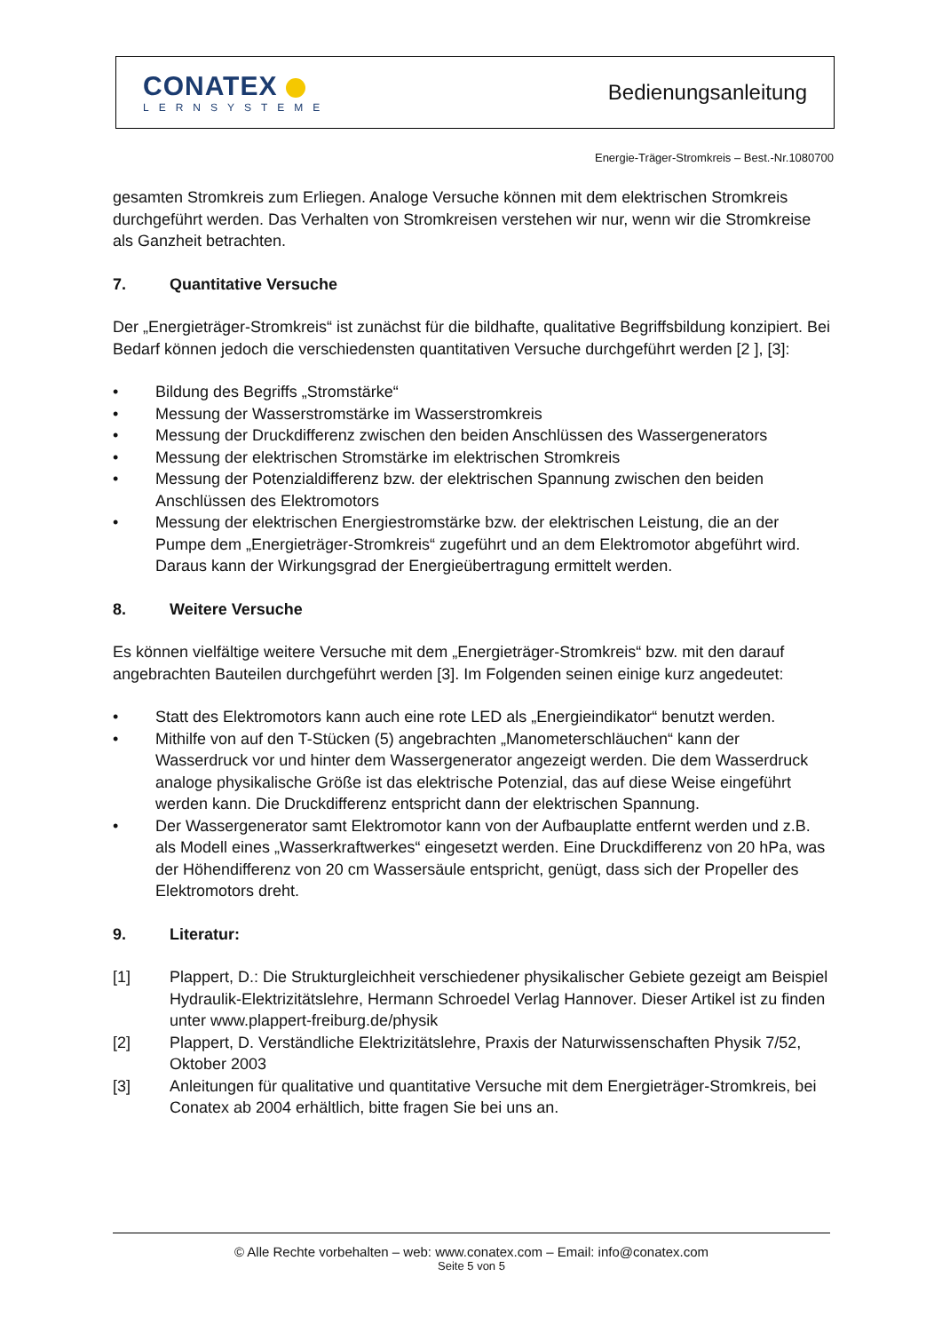CONATEX
LERNSYSTEME
Bedienungsanleitung
Energie-Träger-Stromkreis – Best.-Nr.1080700
gesamten Stromkreis zum Erliegen. Analoge Versuche können mit dem elektrischen Stromkreis durchgeführt werden. Das Verhalten von Stromkreisen verstehen wir nur, wenn wir die Stromkreise als Ganzheit betrachten.
7. Quantitative Versuche
Der „Energieträger-Stromkreis“ ist zunächst für die bildhafte, qualitative Begriffsbildung konzipiert. Bei Bedarf können jedoch die verschiedensten quantitativen Versuche durchgeführt werden [2 ], [3]:
• Bildung des Begriffs „Stromstärke“
• Messung der Wasserstromstärke im Wasserstromkreis
• Messung der Druckdifferenz zwischen den beiden Anschlüssen des Wassergenerators
• Messung der elektrischen Stromstärke im elektrischen Stromkreis
• Messung der Potenzialdifferenz bzw. der elektrischen Spannung zwischen den beiden Anschlüssen des Elektromotors
• Messung der elektrischen Energiestromstärke bzw. der elektrischen Leistung, die an der Pumpe dem „Energieträger-Stromkreis“ zugeführt und an dem Elektromotor abgeführt wird. Daraus kann der Wirkungsgrad der Energieübertragung ermittelt werden.
8. Weitere Versuche
Es können vielfältige weitere Versuche mit dem „Energieträger-Stromkreis“ bzw. mit den darauf angebrachten Bauteilen durchgeführt werden [3]. Im Folgenden seinen einige kurz angedeutet:
• Statt des Elektromotors kann auch eine rote LED als „Energieindikator“ benutzt werden.
• Mithilfe von auf den T-Stücken (5) angebrachten „Manometerschläuchen“ kann der Wasserdruck vor und hinter dem Wassergenerator angezeigt werden. Die dem Wasserdruck analoge physikalische Größe ist das elektrische Potenzial, das auf diese Weise eingeführt werden kann. Die Druckdifferenz entspricht dann der elektrischen Spannung.
• Der Wassergenerator samt Elektromotor kann von der Aufbauplatte entfernt werden und z.B. als Modell eines „Wasserkraftwerkes“ eingesetzt werden. Eine Druckdifferenz von 20 hPa, was der Höhendifferenz von 20 cm Wassersäule entspricht, genügt, dass sich der Propeller des Elektromotors dreht.
9. Literatur:
[1] Plappert, D.: Die Strukturgleichheit verschiedener physikalischer Gebiete gezeigt am Beispiel Hydraulik-Elektrizitätslehre, Hermann Schroedel Verlag Hannover. Dieser Artikel ist zu finden unter www.plappert-freiburg.de/physik
[2] Plappert, D. Verständliche Elektrizitätslehre, Praxis der Naturwissenschaften Physik 7/52, Oktober 2003
[3] Anleitungen für qualitative und quantitative Versuche mit dem Energieträger-Stromkreis, bei Conatex ab 2004 erhältlich, bitte fragen Sie bei uns an.
© Alle Rechte vorbehalten – web: www.conatex.com – Email: info@conatex.com
Seite 5 von 5